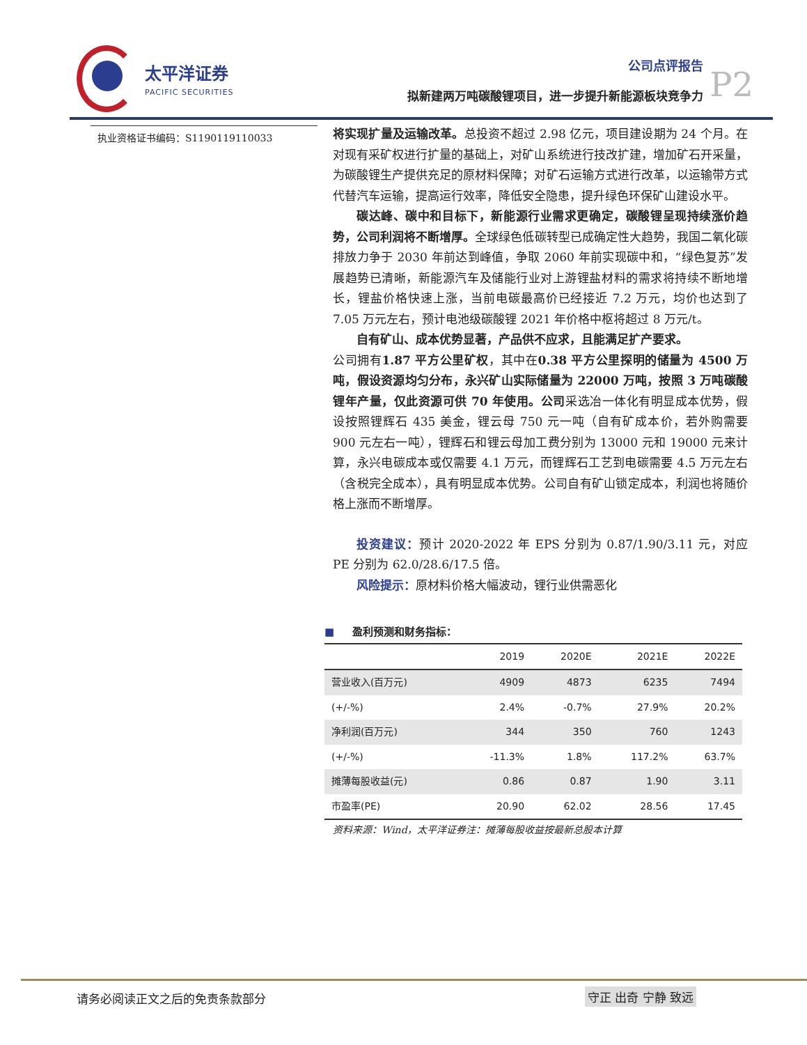太平洋证券
PACIFIC SECURITIES
公司点评报告
拟新建两万吨碳酸锂项目，进一步提升新能源板块竞争力
P2
执业资格证书编码：S1190119110033
将实现扩量及运输改革。总投资不超过 2.98 亿元，项目建设期为 24 个月。在对现有采矿权进行扩量的基础上，对矿山系统进行技改扩建，增加矿石开采量，为碳酸锂生产提供充足的原材料保障；对矿石运输方式进行改革，以运输带方式代替汽车运输，提高运行效率，降低安全隐患，提升绿色环保矿山建设水平。
碳达峰、碳中和目标下，新能源行业需求更确定，碳酸锂呈现持续涨价趋势，公司利润将不断增厚。全球绿色低碳转型已成确定性大趋势，我国二氧化碳排放力争于 2030 年前达到峰值，争取 2060 年前实现碳中和，“绿色复苏”发展趋势已清晰，新能源汽车及储能行业对上游锂盐材料的需求将持续不断地增长，锂盐价格快速上涨，当前电碳最高价已经接近 7.2 万元，均价也达到了 7.05 万元左右，预计电池级碳酸锂 2021 年价格中枢将超过 8 万元/t。
自有矿山、成本优势显著，产品供不应求，且能满足扩产要求。
公司拥有1.87 平方公里矿权，其中在0.38 平方公里探明的储量为 4500 万吨，假设资源均匀分布，永兴矿山实际储量为 22000 万吨，按照 3 万吨碳酸锂年产量，仅此资源可供 70 年使用。公司采选冶一体化有明显成本优势，假设按照锂辉石 435 美金，锂云母 750 元一吨（自有矿成本价，若外购需要 900 元左右一吨），锂辉石和锂云母加工费分别为 13000 元和 19000 元来计算，永兴电碳成本或仅需要 4.1 万元，而锂辉石工艺到电碳需要 4.5 万元左右（含税完全成本），具有明显成本优势。公司自有矿山锁定成本，利润也将随价格上涨而不断增厚。
投资建议：预计 2020-2022 年 EPS 分别为 0.87/1.90/3.11 元，对应 PE 分别为 62.0/28.6/17.5 倍。
风险提示：原材料价格大幅波动，锂行业供需恶化
■ 盈利预测和财务指标：
| | 2019 | 2020E | 2021E | 2022E |
| --- | --- | --- | --- | --- |
| 营业收入(百万元) | 4909 | 4873 | 6235 | 7494 |
| (+/-%) | 2.4% | -0.7% | 27.9% | 20.2% |
| 净利润(百万元) | 344 | 350 | 760 | 1243 |
| (+/-%) | -11.3% | 1.8% | 117.2% | 63.7% |
| 摊薄每股收益(元) | 0.86 | 0.87 | 1.90 | 3.11 |
| 市盈率(PE) | 20.90 | 62.02 | 28.56 | 17.45 |
资料来源：Wind，太平洋证券注：摊薄每股收益按最新总股本计算
请务必阅读正文之后的免责条款部分 守正 出奇 宁静 致远